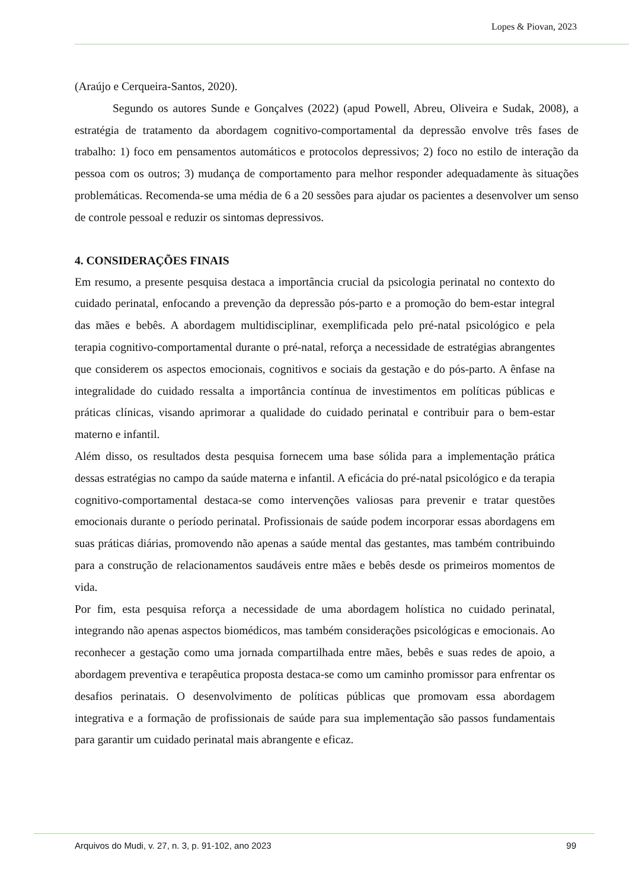Lopes & Piovan, 2023
(Araújo e Cerqueira-Santos, 2020).
Segundo os autores Sunde e Gonçalves (2022) (apud Powell, Abreu, Oliveira e Sudak, 2008), a estratégia de tratamento da abordagem cognitivo-comportamental da depressão envolve três fases de trabalho: 1) foco em pensamentos automáticos e protocolos depressivos; 2) foco no estilo de interação da pessoa com os outros; 3) mudança de comportamento para melhor responder adequadamente às situações problemáticas. Recomenda-se uma média de 6 a 20 sessões para ajudar os pacientes a desenvolver um senso de controle pessoal e reduzir os sintomas depressivos.
4. CONSIDERAÇÕES FINAIS
Em resumo, a presente pesquisa destaca a importância crucial da psicologia perinatal no contexto do cuidado perinatal, enfocando a prevenção da depressão pós-parto e a promoção do bem-estar integral das mães e bebês. A abordagem multidisciplinar, exemplificada pelo pré-natal psicológico e pela terapia cognitivo-comportamental durante o pré-natal, reforça a necessidade de estratégias abrangentes que considerem os aspectos emocionais, cognitivos e sociais da gestação e do pós-parto. A ênfase na integralidade do cuidado ressalta a importância contínua de investimentos em políticas públicas e práticas clínicas, visando aprimorar a qualidade do cuidado perinatal e contribuir para o bem-estar materno e infantil.
Além disso, os resultados desta pesquisa fornecem uma base sólida para a implementação prática dessas estratégias no campo da saúde materna e infantil. A eficácia do pré-natal psicológico e da terapia cognitivo-comportamental destaca-se como intervenções valiosas para prevenir e tratar questões emocionais durante o período perinatal. Profissionais de saúde podem incorporar essas abordagens em suas práticas diárias, promovendo não apenas a saúde mental das gestantes, mas também contribuindo para a construção de relacionamentos saudáveis entre mães e bebês desde os primeiros momentos de vida.
Por fim, esta pesquisa reforça a necessidade de uma abordagem holística no cuidado perinatal, integrando não apenas aspectos biomédicos, mas também considerações psicológicas e emocionais. Ao reconhecer a gestação como uma jornada compartilhada entre mães, bebês e suas redes de apoio, a abordagem preventiva e terapêutica proposta destaca-se como um caminho promissor para enfrentar os desafios perinatais. O desenvolvimento de políticas públicas que promovam essa abordagem integrativa e a formação de profissionais de saúde para sua implementação são passos fundamentais para garantir um cuidado perinatal mais abrangente e eficaz.
Arquivos do Mudi, v. 27, n. 3, p. 91-102, ano 2023 99